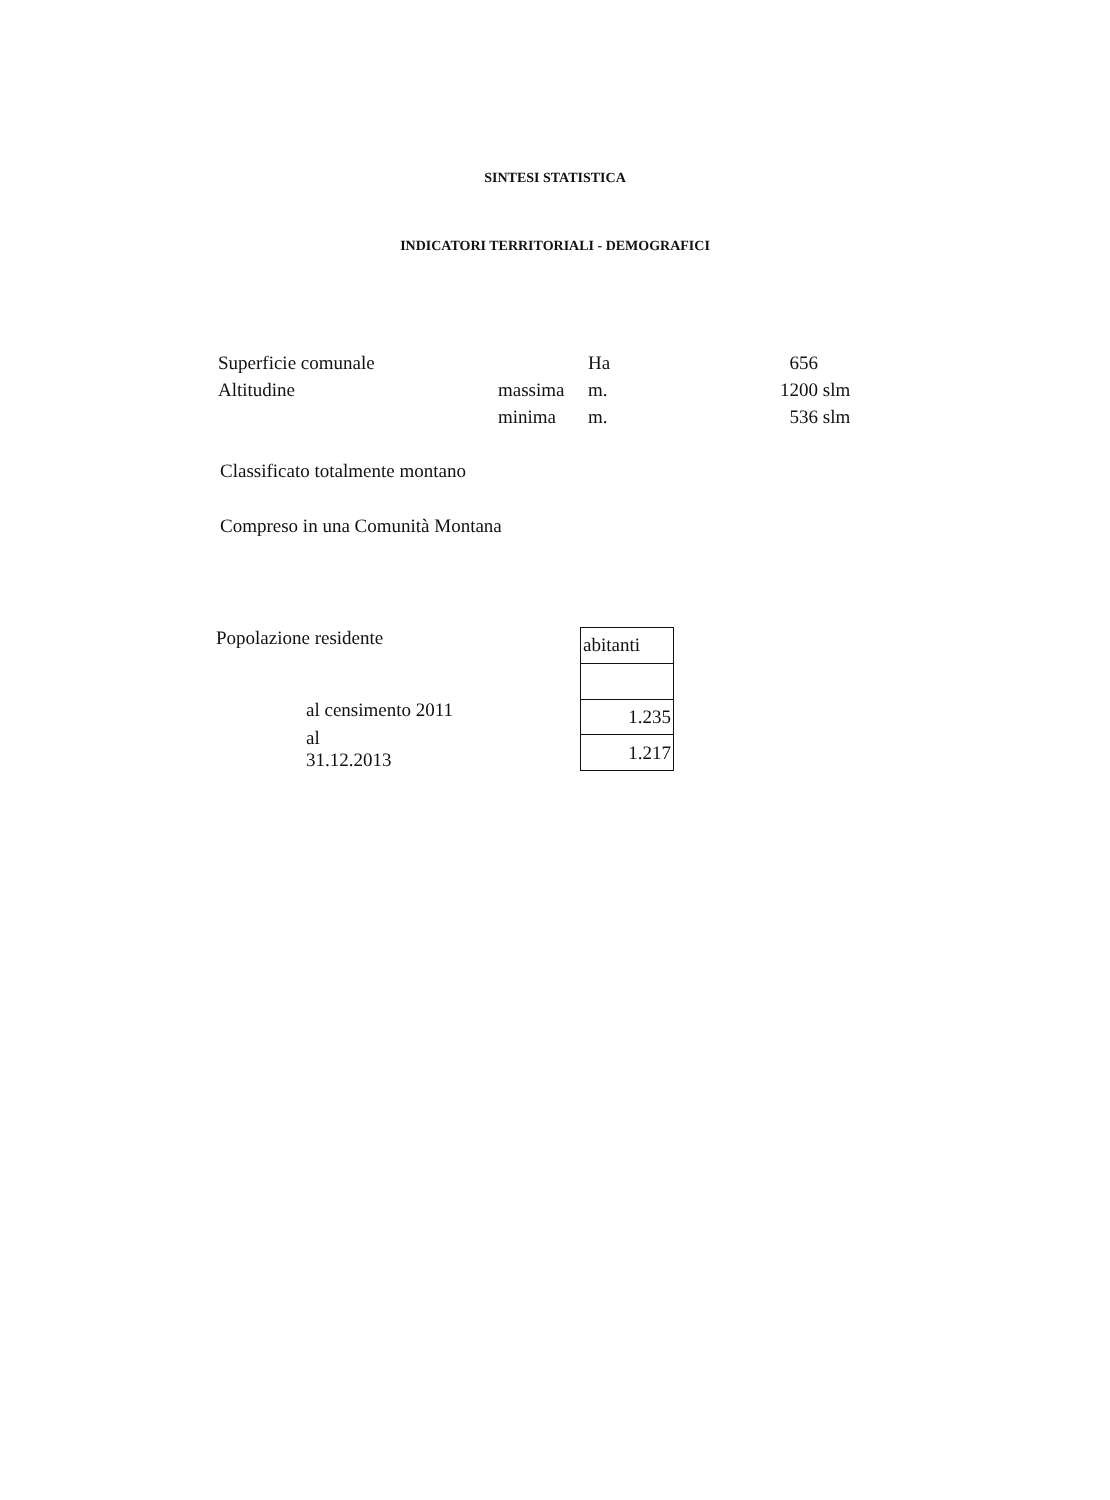SINTESI STATISTICA
INDICATORI TERRITORIALI - DEMOGRAFICI
| Superficie comunale | | Ha | 656 | |
| Altitudine | massima | m. | 1200 | slm |
| | minima | m. | 536 | slm |
Classificato totalmente montano
Compreso in una Comunità Montana
Popolazione residente
al censimento 2011
al 31.12.2013
| abitanti |
| 1.235 |
| 1.217 |